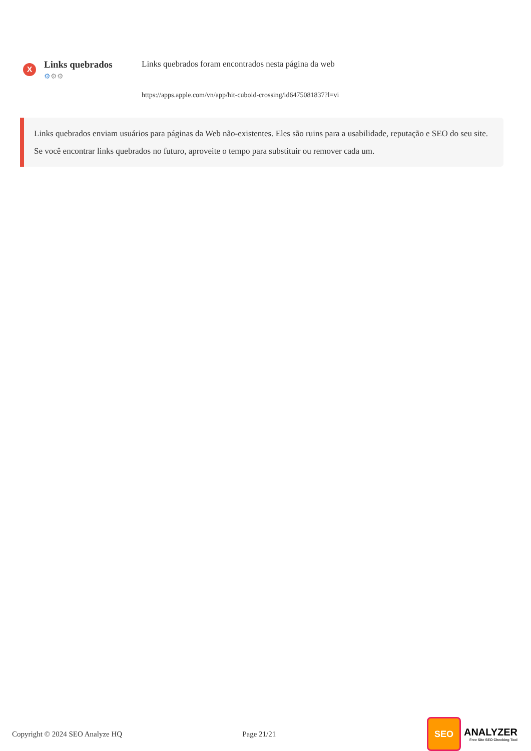X
Links quebrados
⚙⚙⚙
Links quebrados foram encontrados nesta página da web
https://apps.apple.com/vn/app/hit-cuboid-crossing/id6475081837?l=vi
Links quebrados enviam usuários para páginas da Web não-existentes. Eles são ruins para a usabilidade, reputação e SEO do seu site.
Se você encontrar links quebrados no futuro, aproveite o tempo para substituir ou remover cada um.
Copyright © 2024 SEO Analyze HQ Page 21/21
SEO
ANALYZER
Free Site SEO Checking Tool